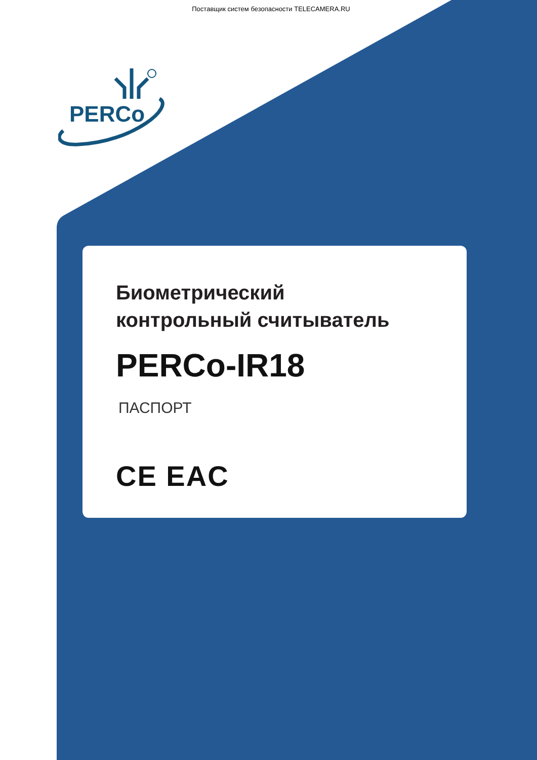Поставщик систем безопасности TELECAMERA.RU
PERCo
Биометрический
контрольный считыватель
PERCo-IR18
ПАСПОРТ
CE EAC